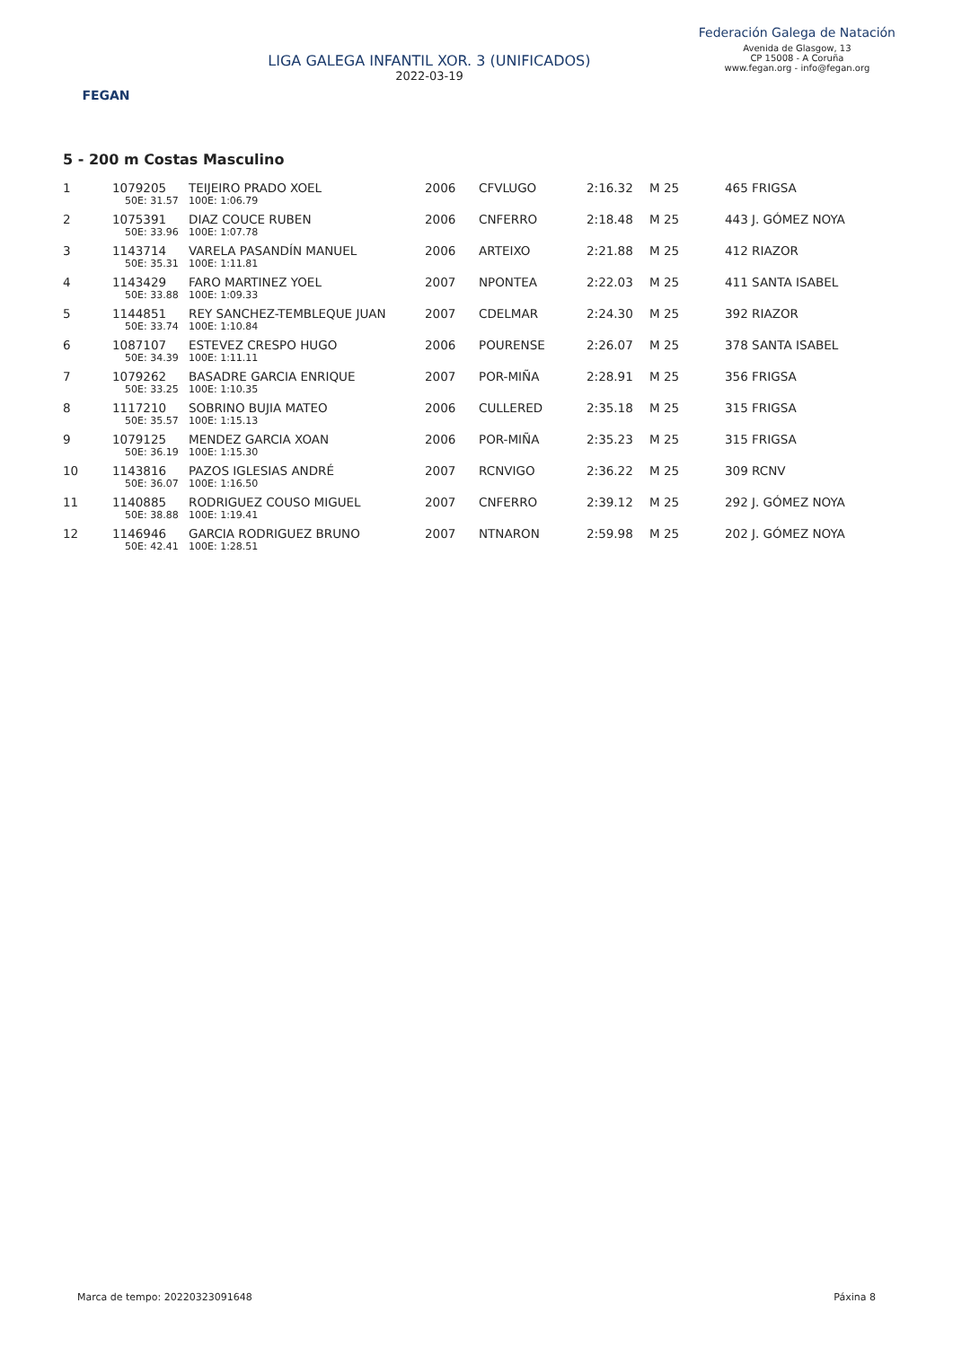FEGAN
LIGA GALEGA INFANTIL XOR. 3 (UNIFICADOS)
2022-03-19
Federación Galega de Natación
Avenida de Glasgow, 13
CP 15008 - A Coruña
www.fegan.org - info@fegan.org
5 - 200 m Costas Masculino
| 1 | 1079205 | TEIJEIRO PRADO XOEL | 2006 | CFVLUGO | 2:16.32 | M 25 | 465 FRIGSA |
| | 50E: 31.57 | 100E: 1:06.79 | | | | | |
| 2 | 1075391 | DIAZ COUCE RUBEN | 2006 | CNFERRO | 2:18.48 | M 25 | 443 J. GÓMEZ NOYA |
| | 50E: 33.96 | 100E: 1:07.78 | | | | | |
| 3 | 1143714 | VARELA PASANDÍN MANUEL | 2006 | ARTEIXO | 2:21.88 | M 25 | 412 RIAZOR |
| | 50E: 35.31 | 100E: 1:11.81 | | | | | |
| 4 | 1143429 | FARO MARTINEZ YOEL | 2007 | NPONTEA | 2:22.03 | M 25 | 411 SANTA ISABEL |
| | 50E: 33.88 | 100E: 1:09.33 | | | | | |
| 5 | 1144851 | REY SANCHEZ-TEMBLEQUE JUAN | 2007 | CDELMAR | 2:24.30 | M 25 | 392 RIAZOR |
| | 50E: 33.74 | 100E: 1:10.84 | | | | | |
| 6 | 1087107 | ESTEVEZ CRESPO HUGO | 2006 | POURENSE | 2:26.07 | M 25 | 378 SANTA ISABEL |
| | 50E: 34.39 | 100E: 1:11.11 | | | | | |
| 7 | 1079262 | BASADRE GARCIA ENRIQUE | 2007 | POR-MIÑA | 2:28.91 | M 25 | 356 FRIGSA |
| | 50E: 33.25 | 100E: 1:10.35 | | | | | |
| 8 | 1117210 | SOBRINO BUJIA MATEO | 2006 | CULLERED | 2:35.18 | M 25 | 315 FRIGSA |
| | 50E: 35.57 | 100E: 1:15.13 | | | | | |
| 9 | 1079125 | MENDEZ GARCIA XOAN | 2006 | POR-MIÑA | 2:35.23 | M 25 | 315 FRIGSA |
| | 50E: 36.19 | 100E: 1:15.30 | | | | | |
| 10 | 1143816 | PAZOS IGLESIAS ANDRÉ | 2007 | RCNVIGO | 2:36.22 | M 25 | 309 RCNV |
| | 50E: 36.07 | 100E: 1:16.50 | | | | | |
| 11 | 1140885 | RODRIGUEZ COUSO MIGUEL | 2007 | CNFERRO | 2:39.12 | M 25 | 292 J. GÓMEZ NOYA |
| | 50E: 38.88 | 100E: 1:19.41 | | | | | |
| 12 | 1146946 | GARCIA RODRIGUEZ BRUNO | 2007 | NTNARON | 2:59.98 | M 25 | 202 J. GÓMEZ NOYA |
| | 50E: 42.41 | 100E: 1:28.51 | | | | | |
Marca de tempo: 20220323091648 Páxina 8